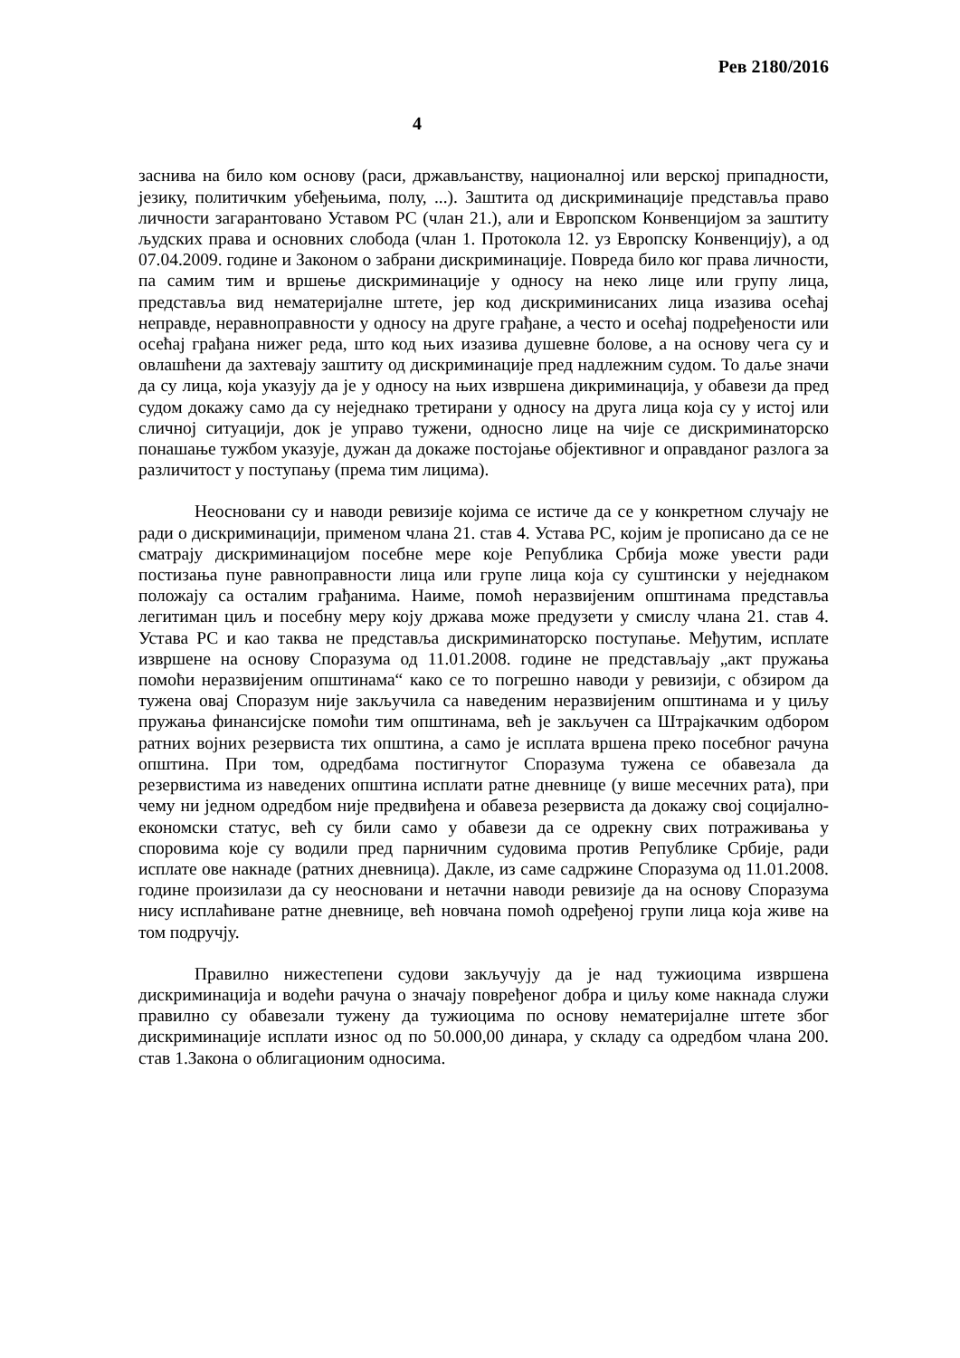Рев 2180/2016
4
заснива на било ком основу (раси, држављанству, националној или верској припадности, језику, политичким убеђењима, полу, ...). Заштита од дискриминације представља право личности загарантовано Уставом РС (члан 21.), али и Европском Конвенцијом за заштиту људских права и основних слобода (члан 1. Протокола 12. уз Европску Конвенцију), а од 07.04.2009. године и Законом о забрани дискриминације. Повреда било ког права личности, па самим тим и вршење дискриминације у односу на неко лице или групу лица, представља вид нематеријалне штете, јер код дискриминисаних лица изазива осећај неправде, неравноправности у односу на друге грађане, а често и осећај подређености или осећај грађана нижег реда, што код њих изазива душевне болове, а на основу чега су и овлашћени да захтевају заштиту од дискриминације пред надлежним судом. То даље значи да су лица, која указују да је у односу на њих извршена дикриминација, у обавези да пред судом докажу само да су неједнако третирани у односу на друга лица која су у истој или сличној ситуацији, док је управо тужени, односно лице на чије се дискриминаторско понашање тужбом указује, дужан да докаже постојање објективног и оправданог разлога за различитост у поступању (према тим лицима).
Неосновани су и наводи ревизије којима се истиче да се у конкретном случају не ради о дискриминацији, применом члана 21. став 4. Устава РС, којим је прописано да се не сматрају дискриминацијом посебне мере које Република Србија може увести ради постизања пуне равноправности лица или групе лица која су суштински у неједнаком положају са осталим грађанима. Наиме, помоћ неразвијеним општинама представља легитиман циљ и посебну меру коју држава може предузети у смислу члана 21. став 4. Устава РС и као таква не представља дискриминаторско поступање. Међутим, исплате извршене на основу Споразума од 11.01.2008. године не представљају „акт пружања помоћи неразвијеним општинама“ како се то погрешно наводи у ревизији, с обзиром да тужена овај Споразум није закључила са наведеним неразвијеним општинама и у циљу пружања финансијске помоћи тим општинама, већ је закључен са Штрајкачким одбором ратних војних резервиста тих општина, а само је исплата вршена преко посебног рачуна општина. При том, одредбама постигнутог Споразума тужена се обавезала да резервистима из наведених општина исплати ратне дневнице (у више месечних рата), при чему ни једном одредбом није предвиђена и обавеза резервиста да докажу свој социјално-економски статус, већ су били само у обавези да се одрекну свих потраживања у споровима које су водили пред парничним судовима против Републике Србије, ради исплате ове накнаде (ратних дневница). Дакле, из саме садржине Споразума од 11.01.2008. године произилази да су неосновани и нетачни наводи ревизије да на основу Споразума нису исплаћиване ратне дневнице, већ новчана помоћ одређеној групи лица која живе на том подручју.
Правилно нижестепени судови закључују да је над тужиоцима извршена дискриминација и водећи рачуна о значају повређеног добра и циљу коме накнада служи правилно су обавезали тужену да тужиоцима по основу нематеријалне штете због дискриминације исплати износ од по 50.000,00 динара, у складу са одредбом члана 200. став 1.Закона о облигационим односима.